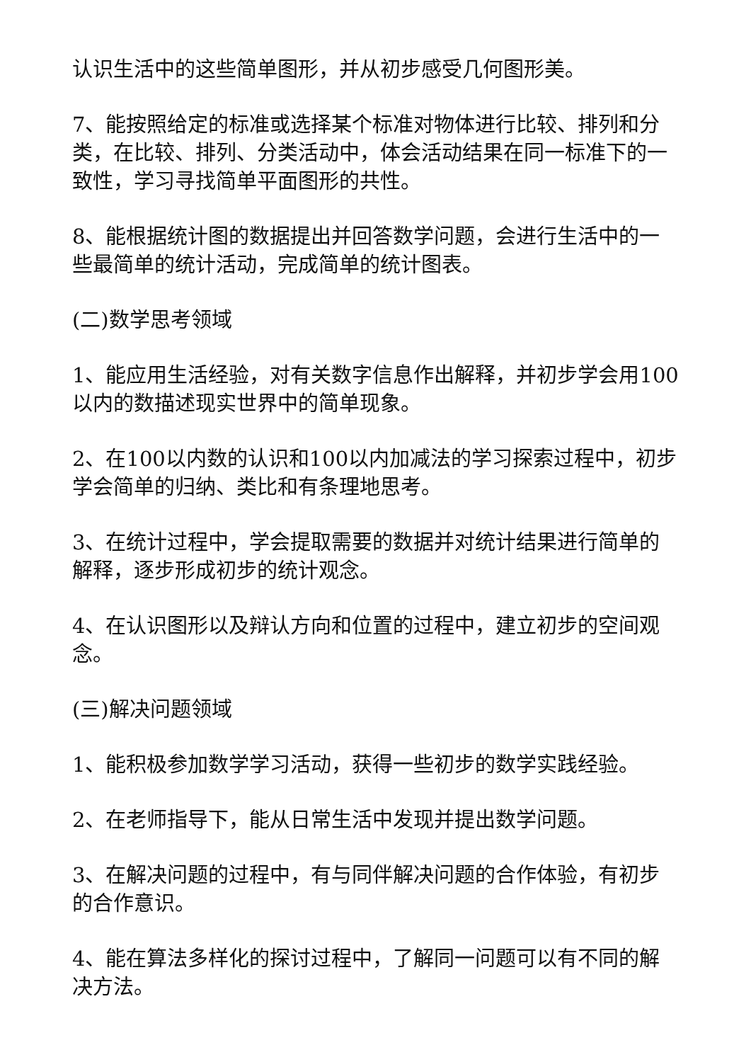认识生活中的这些简单图形，并从初步感受几何图形美。
7、能按照给定的标准或选择某个标准对物体进行比较、排列和分类，在比较、排列、分类活动中，体会活动结果在同一标准下的一致性，学习寻找简单平面图形的共性。
8、能根据统计图的数据提出并回答数学问题，会进行生活中的一些最简单的统计活动，完成简单的统计图表。
(二)数学思考领域
1、能应用生活经验，对有关数字信息作出解释，并初步学会用100以内的数描述现实世界中的简单现象。
2、在100以内数的认识和100以内加减法的学习探索过程中，初步学会简单的归纳、类比和有条理地思考。
3、在统计过程中，学会提取需要的数据并对统计结果进行简单的解释，逐步形成初步的统计观念。
4、在认识图形以及辩认方向和位置的过程中，建立初步的空间观念。
(三)解决问题领域
1、能积极参加数学学习活动，获得一些初步的数学实践经验。
2、在老师指导下，能从日常生活中发现并提出数学问题。
3、在解决问题的过程中，有与同伴解决问题的合作体验，有初步的合作意识。
4、能在算法多样化的探讨过程中，了解同一问题可以有不同的解决方法。